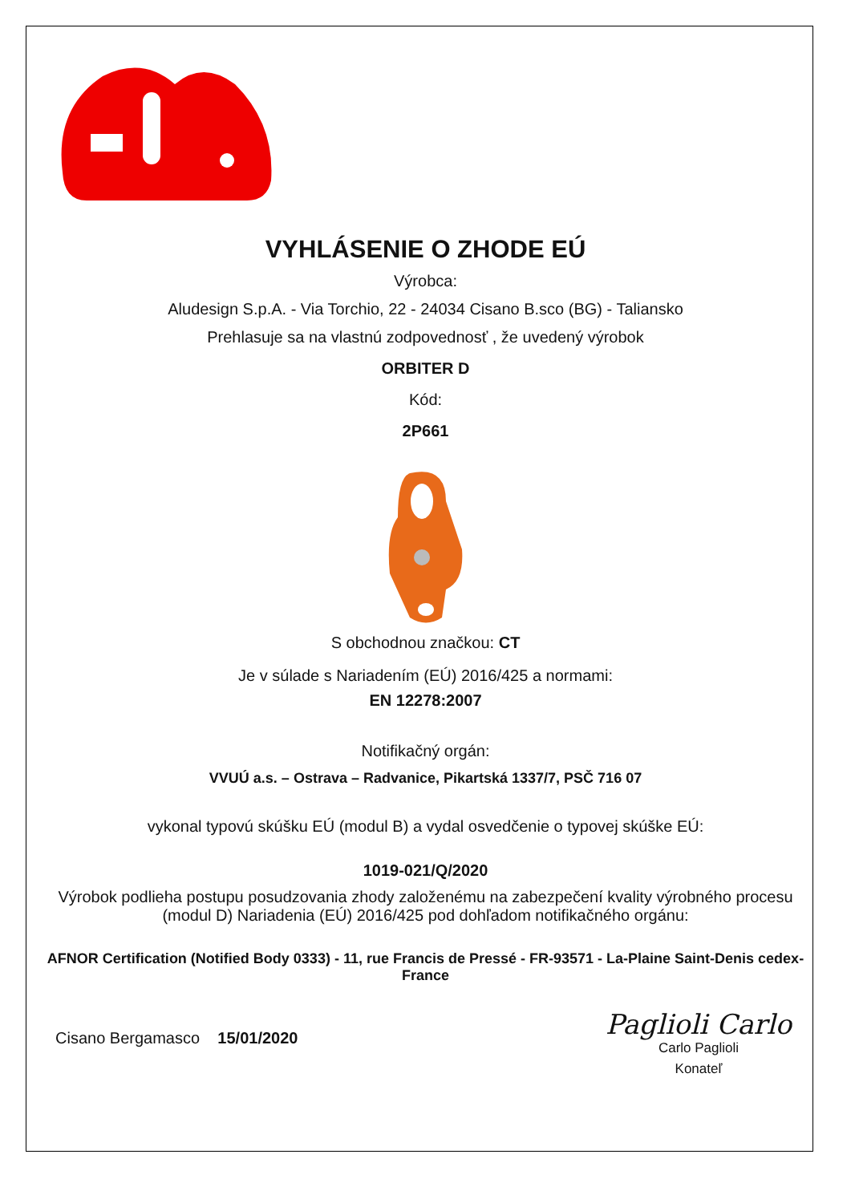VYHLÁSENIE O ZHODE EÚ
Výrobca:
Aludesign S.p.A. - Via Torchio, 22 - 24034 Cisano B.sco (BG) - Taliansko
Prehlasuje sa na vlastnú zodpovednosť , že uvedený výrobok
ORBITER D
Kód:
2P661
S obchodnou značkou: CT
Je v súlade s Nariadením (EÚ) 2016/425 a normami:
EN 12278:2007
Notifikačný orgán:
VVUÚ a.s. – Ostrava – Radvanice, Pikartská 1337/7, PSČ 716 07
vykonal typovú skúšku EÚ (modul B) a vydal osvedčenie o typovej skúške EÚ:
1019-021/Q/2020
Výrobok podlieha postupu posudzovania zhody založenému na zabezpečení kvality výrobného procesu (modul D) Nariadenia (EÚ) 2016/425 pod dohľadom notifikačného orgánu:
AFNOR Certification (Notified Body 0333) - 11, rue Francis de Pressé - FR-93571 - La-Plaine Saint-Denis cedex-France
Cisano Bergamasco 15/01/2020
Paglioli Carlo
Carlo Paglioli
Konateľ